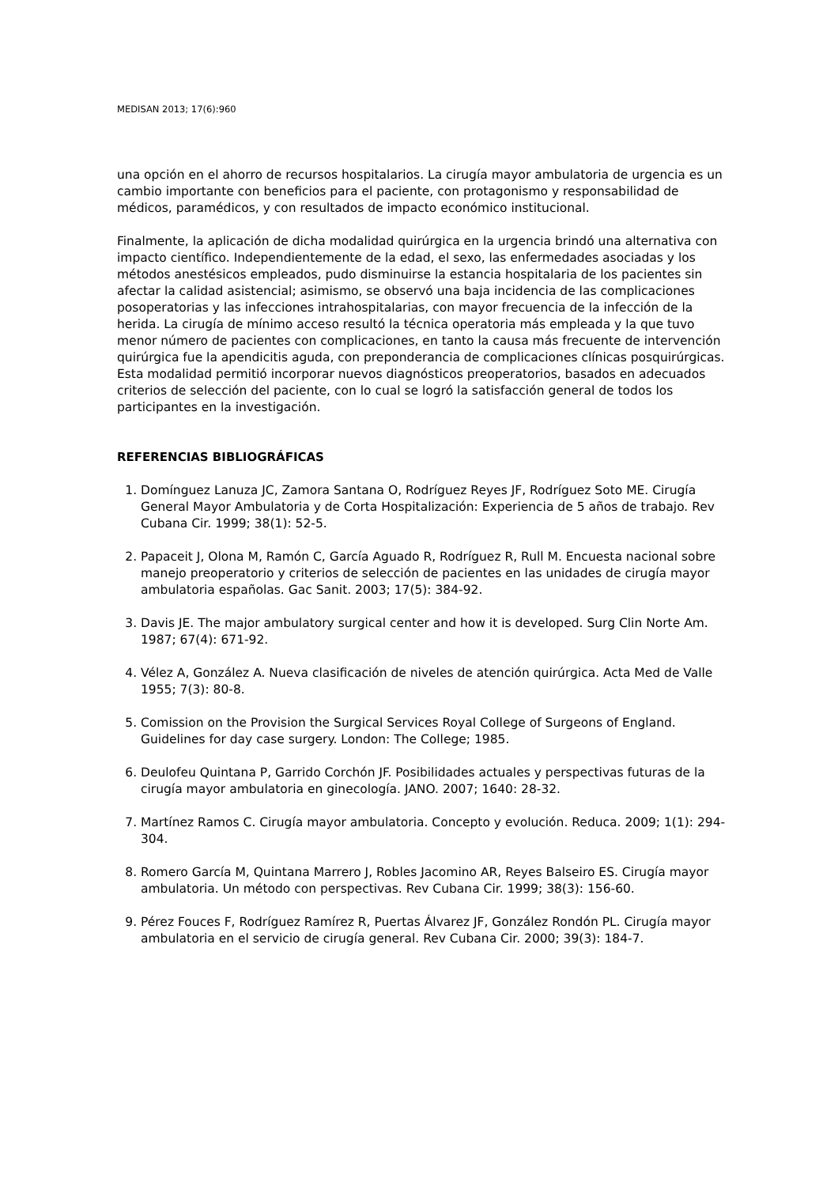MEDISAN 2013; 17(6):960
una opción en el ahorro de recursos hospitalarios. La cirugía mayor ambulatoria de urgencia es un cambio importante con beneficios para el paciente, con protagonismo y responsabilidad de médicos, paramédicos, y con resultados de impacto económico institucional.
Finalmente, la aplicación de dicha modalidad quirúrgica en la urgencia brindó una alternativa con impacto científico. Independientemente de la edad, el sexo, las enfermedades asociadas y los métodos anestésicos empleados, pudo disminuirse la estancia hospitalaria de los pacientes sin afectar la calidad asistencial; asimismo, se observó una baja incidencia de las complicaciones posoperatorias y las infecciones intrahospitalarias, con mayor frecuencia de la infección de la herida. La cirugía de mínimo acceso resultó la técnica operatoria más empleada y la que tuvo menor número de pacientes con complicaciones, en tanto la causa más frecuente de intervención quirúrgica fue la apendicitis aguda, con preponderancia de complicaciones clínicas posquirúrgicas. Esta modalidad permitió incorporar nuevos diagnósticos preoperatorios, basados en adecuados criterios de selección del paciente, con lo cual se logró la satisfacción general de todos los participantes en la investigación.
REFERENCIAS BIBLIOGRÁFICAS
1. Domínguez Lanuza JC, Zamora Santana O, Rodríguez Reyes JF, Rodríguez Soto ME. Cirugía General Mayor Ambulatoria y de Corta Hospitalización: Experiencia de 5 años de trabajo. Rev Cubana Cir. 1999; 38(1): 52-5.
2. Papaceit J, Olona M, Ramón C, García Aguado R, Rodríguez R, Rull M. Encuesta nacional sobre manejo preoperatorio y criterios de selección de pacientes en las unidades de cirugía mayor ambulatoria españolas. Gac Sanit. 2003; 17(5): 384-92.
3. Davis JE. The major ambulatory surgical center and how it is developed. Surg Clin Norte Am. 1987; 67(4): 671-92.
4. Vélez A, González A. Nueva clasificación de niveles de atención quirúrgica. Acta Med de Valle 1955; 7(3): 80-8.
5. Comission on the Provision the Surgical Services Royal College of Surgeons of England. Guidelines for day case surgery. London: The College; 1985.
6. Deulofeu Quintana P, Garrido Corchón JF. Posibilidades actuales y perspectivas futuras de la cirugía mayor ambulatoria en ginecología. JANO. 2007; 1640: 28-32.
7. Martínez Ramos C. Cirugía mayor ambulatoria. Concepto y evolución. Reduca. 2009; 1(1): 294-304.
8. Romero García M, Quintana Marrero J, Robles Jacomino AR, Reyes Balseiro ES. Cirugía mayor ambulatoria. Un método con perspectivas. Rev Cubana Cir. 1999; 38(3): 156-60.
9. Pérez Fouces F, Rodríguez Ramírez R, Puertas Álvarez JF, González Rondón PL. Cirugía mayor ambulatoria en el servicio de cirugía general. Rev Cubana Cir. 2000; 39(3): 184-7.